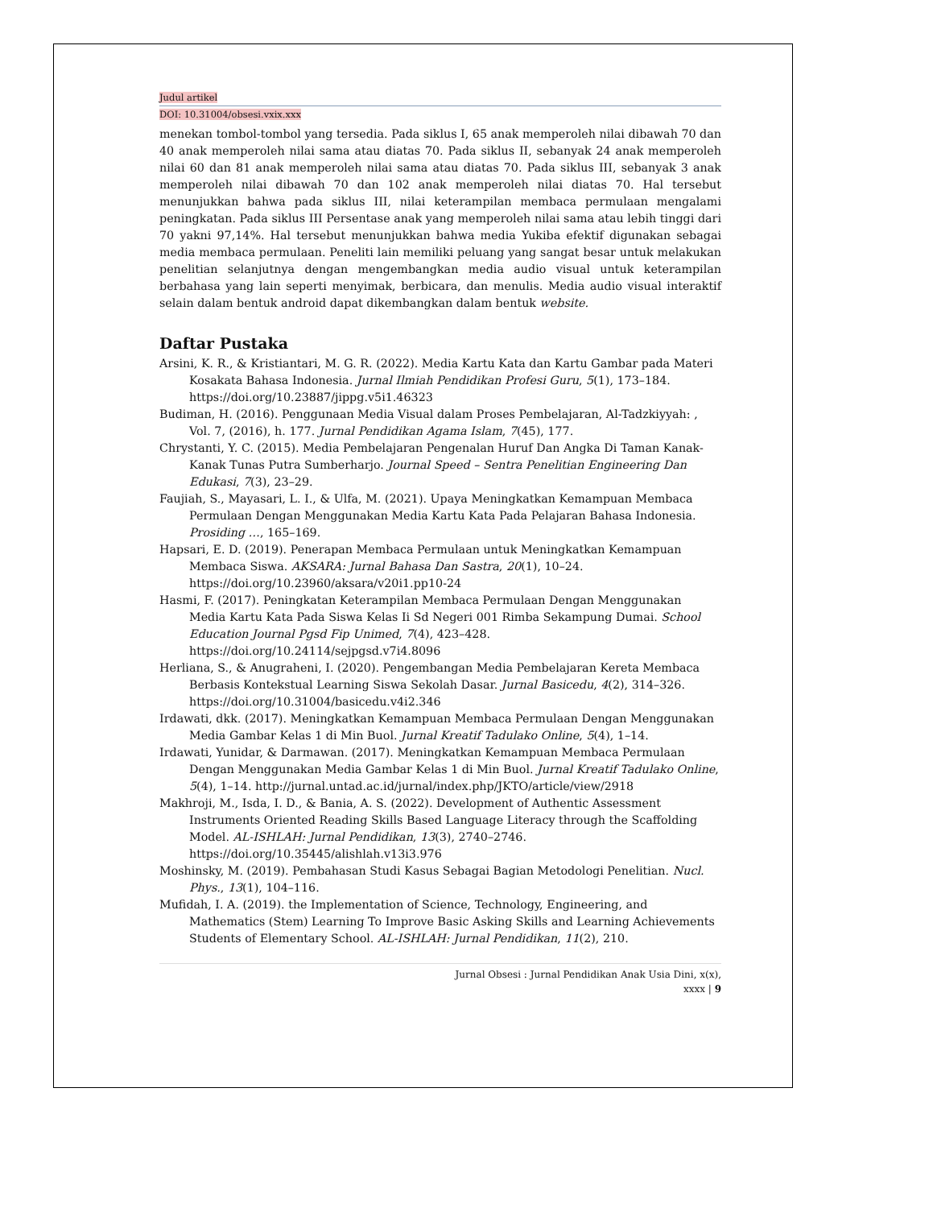Judul artikel
DOI: 10.31004/obsesi.vxix.xxx
menekan tombol-tombol yang tersedia. Pada siklus I, 65 anak memperoleh nilai dibawah 70 dan 40 anak memperoleh nilai sama atau diatas 70. Pada siklus II, sebanyak 24 anak memperoleh nilai 60 dan 81 anak memperoleh nilai sama atau diatas 70. Pada siklus III, sebanyak 3 anak memperoleh nilai dibawah 70 dan 102 anak memperoleh nilai diatas 70. Hal tersebut menunjukkan bahwa pada siklus III, nilai keterampilan membaca permulaan mengalami peningkatan. Pada siklus III Persentase anak yang memperoleh nilai sama atau lebih tinggi dari 70 yakni 97,14%. Hal tersebut menunjukkan bahwa media Yukiba efektif digunakan sebagai media membaca permulaan. Peneliti lain memiliki peluang yang sangat besar untuk melakukan penelitian selanjutnya dengan mengembangkan media audio visual untuk keterampilan berbahasa yang lain seperti menyimak, berbicara, dan menulis. Media audio visual interaktif selain dalam bentuk android dapat dikembangkan dalam bentuk website.
Daftar Pustaka
Arsini, K. R., & Kristiantari, M. G. R. (2022). Media Kartu Kata dan Kartu Gambar pada Materi Kosakata Bahasa Indonesia. Jurnal Ilmiah Pendidikan Profesi Guru, 5(1), 173–184. https://doi.org/10.23887/jippg.v5i1.46323
Budiman, H. (2016). Penggunaan Media Visual dalam Proses Pembelajaran, Al-Tadzkiyyah: , Vol. 7, (2016), h. 177. Jurnal Pendidikan Agama Islam, 7(45), 177.
Chrystanti, Y. C. (2015). Media Pembelajaran Pengenalan Huruf Dan Angka Di Taman Kanak-Kanak Tunas Putra Sumberharjo. Journal Speed – Sentra Penelitian Engineering Dan Edukasi, 7(3), 23–29.
Faujiah, S., Mayasari, L. I., & Ulfa, M. (2021). Upaya Meningkatkan Kemampuan Membaca Permulaan Dengan Menggunakan Media Kartu Kata Pada Pelajaran Bahasa Indonesia. Prosiding …, 165–169.
Hapsari, E. D. (2019). Penerapan Membaca Permulaan untuk Meningkatkan Kemampuan Membaca Siswa. AKSARA: Jurnal Bahasa Dan Sastra, 20(1), 10–24. https://doi.org/10.23960/aksara/v20i1.pp10-24
Hasmi, F. (2017). Peningkatan Keterampilan Membaca Permulaan Dengan Menggunakan Media Kartu Kata Pada Siswa Kelas Ii Sd Negeri 001 Rimba Sekampung Dumai. School Education Journal Pgsd Fip Unimed, 7(4), 423–428. https://doi.org/10.24114/sejpgsd.v7i4.8096
Herliana, S., & Anugraheni, I. (2020). Pengembangan Media Pembelajaran Kereta Membaca Berbasis Kontekstual Learning Siswa Sekolah Dasar. Jurnal Basicedu, 4(2), 314–326. https://doi.org/10.31004/basicedu.v4i2.346
Irdawati, dkk. (2017). Meningkatkan Kemampuan Membaca Permulaan Dengan Menggunakan Media Gambar Kelas 1 di Min Buol. Jurnal Kreatif Tadulako Online, 5(4), 1–14.
Irdawati, Yunidar, & Darmawan. (2017). Meningkatkan Kemampuan Membaca Permulaan Dengan Menggunakan Media Gambar Kelas 1 di Min Buol. Jurnal Kreatif Tadulako Online, 5(4), 1–14. http://jurnal.untad.ac.id/jurnal/index.php/JKTO/article/view/2918
Makhroji, M., Isda, I. D., & Bania, A. S. (2022). Development of Authentic Assessment Instruments Oriented Reading Skills Based Language Literacy through the Scaffolding Model. AL-ISHLAH: Jurnal Pendidikan, 13(3), 2740–2746. https://doi.org/10.35445/alishlah.v13i3.976
Moshinsky, M. (2019). Pembahasan Studi Kasus Sebagai Bagian Metodologi Penelitian. Nucl. Phys., 13(1), 104–116.
Mufidah, I. A. (2019). the Implementation of Science, Technology, Engineering, and Mathematics (Stem) Learning To Improve Basic Asking Skills and Learning Achievements Students of Elementary School. AL-ISHLAH: Jurnal Pendidikan, 11(2), 210.
Jurnal Obsesi : Jurnal Pendidikan Anak Usia Dini, x(x),
xxxx | 9